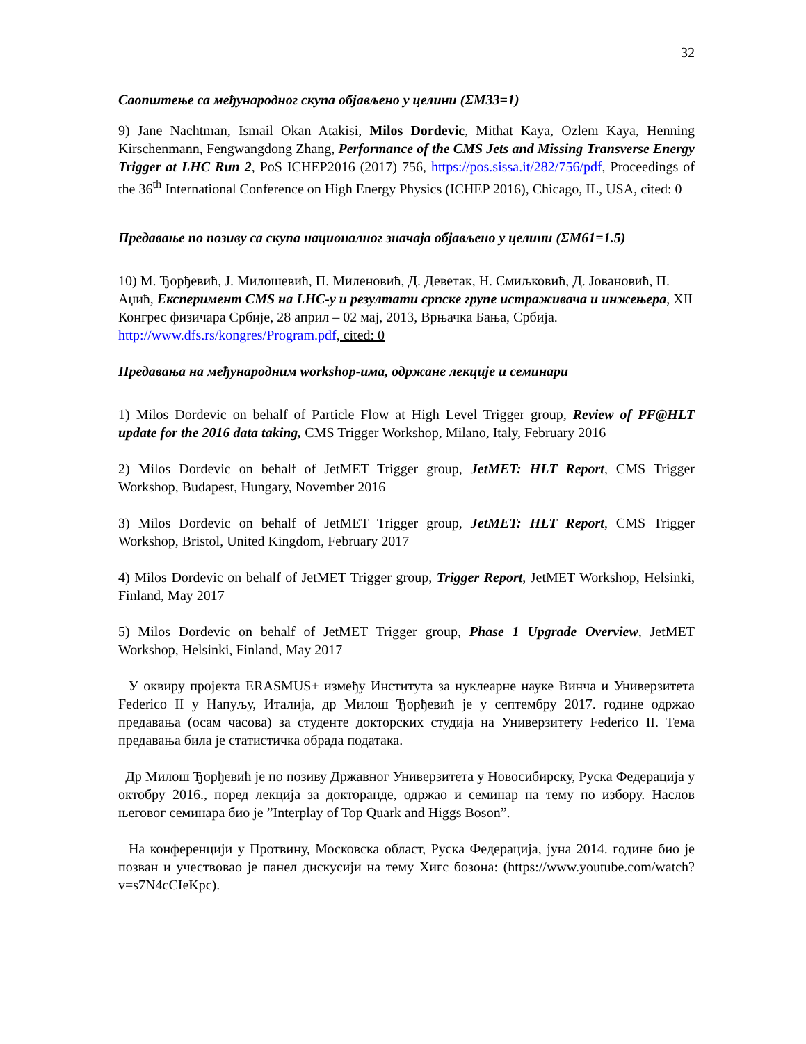32
Саопштење са међународног скупа објављено у целини (ΣМ33=1)
9) Jane Nachtman, Ismail Okan Atakisi, Milos Dordevic, Mithat Kaya, Ozlem Kaya, Henning Kirschenmann, Fengwangdong Zhang, Performance of the CMS Jets and Missing Transverse Energy Trigger at LHC Run 2, PoS ICHEP2016 (2017) 756, https://pos.sissa.it/282/756/pdf, Proceedings of the 36<sup>th</sup> International Conference on High Energy Physics (ICHEP 2016), Chicago, IL, USA, cited: 0
Предавање по позиву са скупа националног значаја објављено у целини (ΣМ61=1.5)
10) М. Ђорђевић, Ј. Милошевић, П. Миленовић, Д. Деветак, Н. Смиљковић, Д. Јовановић, П. Аџић, Експеримент CMS на LHC-у и резултати српске групе истраживача и инжењера, XII Конгрес физичара Србије, 28 април – 02 мај, 2013, Врњачка Бања, Србија. http://www.dfs.rs/kongres/Program.pdf, cited: 0
Предавања на међународним workshop-има, одржане лекције и семинари
1) Milos Dordevic on behalf of Particle Flow at High Level Trigger group, Review of PF@HLT update for the 2016 data taking, CMS Trigger Workshop, Milano, Italy, February 2016
2) Milos Dordevic on behalf of JetMET Trigger group, JetMET: HLT Report, CMS Trigger Workshop, Budapest, Hungary, November 2016
3) Milos Dordevic on behalf of JetMET Trigger group, JetMET: HLT Report, CMS Trigger Workshop, Bristol, United Kingdom, February 2017
4) Milos Dordevic on behalf of JetMET Trigger group, Trigger Report, JetMET Workshop, Helsinki, Finland, May 2017
5) Milos Dordevic on behalf of JetMET Trigger group, Phase 1 Upgrade Overview, JetMET Workshop, Helsinki, Finland, May 2017
У оквиру пројекта ERASMUS+ између Института за нуклеарне науке Винча и Универзитета Federico II у Напуљу, Италија, др Милош Ђорђевић је у септембру 2017. године одржао предавања (осам часова) за студенте докторских студија на Универзитету Federico II. Тема предавања била је статистичка обрада података.
Др Милош Ђорђевић је по позиву Државног Универзитета у Новосибирску, Руска Федерација у октобру 2016., поред лекција за докторанде, одржао и семинар на тему по избору. Наслов његовог семинара био је ”Interplay of Top Quark and Higgs Boson”.
На конференцији у Протвину, Московска област, Руска Федерација, јуна 2014. године био је позван и учествовао је панел дискусији на тему Хигс бозона: (https://www.youtube.com/watch?v=s7N4cCIeKpc).